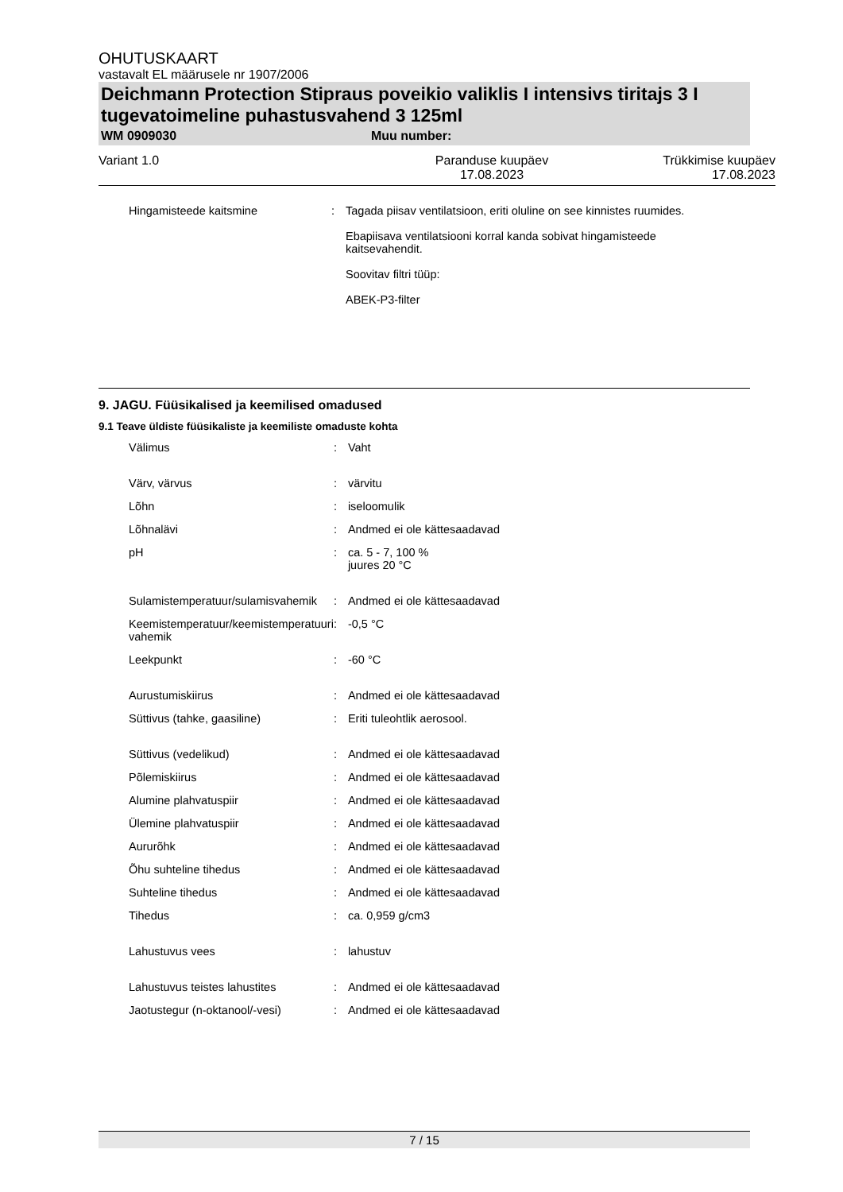OHUTUSKAART
vastavalt EL määrusele nr 1907/2006
Deichmann Protection Stipraus poveikio valiklis I intensivs tiritajs 3 I tugevatoimeline puhastusvahend 3 125ml
WM 0909030 Muu number:
Variant 1.0 Paranduse kuupäev
17.08.2023 Trükkimise kuupäev
17.08.2023
| Hingamisteede kaitsmine | : | Tagada piisav ventilatsioon, eriti oluline on see kinnistes ruumides. Ebapiisava ventilatsiooni korral kanda sobivat hingamisteede kaitsevahendit. Soovitav filtri tüüp: ABEK-P3-filter |
9. JAGU. Füüsikalised ja keemilised omadused
9.1 Teave üldiste füüsikaliste ja keemiliste omaduste kohta
| Välimus | : | Vaht |
| Värv, värvus | : | värvitu |
| Lõhn | : | iseloomulik |
| Lõhnalävi | : | Andmed ei ole kättesaadavad |
| pH | : | ca. 5 - 7, 100 % juures 20 °C |
| Sulamistemperatuur/sulamisvahemik | : | Andmed ei ole kättesaadavad |
| Keemistemperatuur/keemistemperatuuri vahemik | : | -0,5 °C |
| Leekpunkt | : | -60 °C |
| Aurustumiskiirus | : | Andmed ei ole kättesaadavad |
| Süttivus (tahke, gaasiline) | : | Eriti tuleohtlik aerosool. |
| Süttivus (vedelikud) | : | Andmed ei ole kättesaadavad |
| Põlemiskiirus | : | Andmed ei ole kättesaadavad |
| Alumine plahvatuspiir | : | Andmed ei ole kättesaadavad |
| Ülemine plahvatuspiir | : | Andmed ei ole kättesaadavad |
| Aururõhk | : | Andmed ei ole kättesaadavad |
| Õhu suhteline tihedus | : | Andmed ei ole kättesaadavad |
| Suhteline tihedus | : | Andmed ei ole kättesaadavad |
| Tihedus | : | ca. 0,959 g/cm3 |
| Lahustuvus vees | : | lahustuv |
| Lahustuvus teistes lahustites | : | Andmed ei ole kättesaadavad |
| Jaotustegur (n-oktanool/-vesi) | : | Andmed ei ole kättesaadavad |
7 / 15